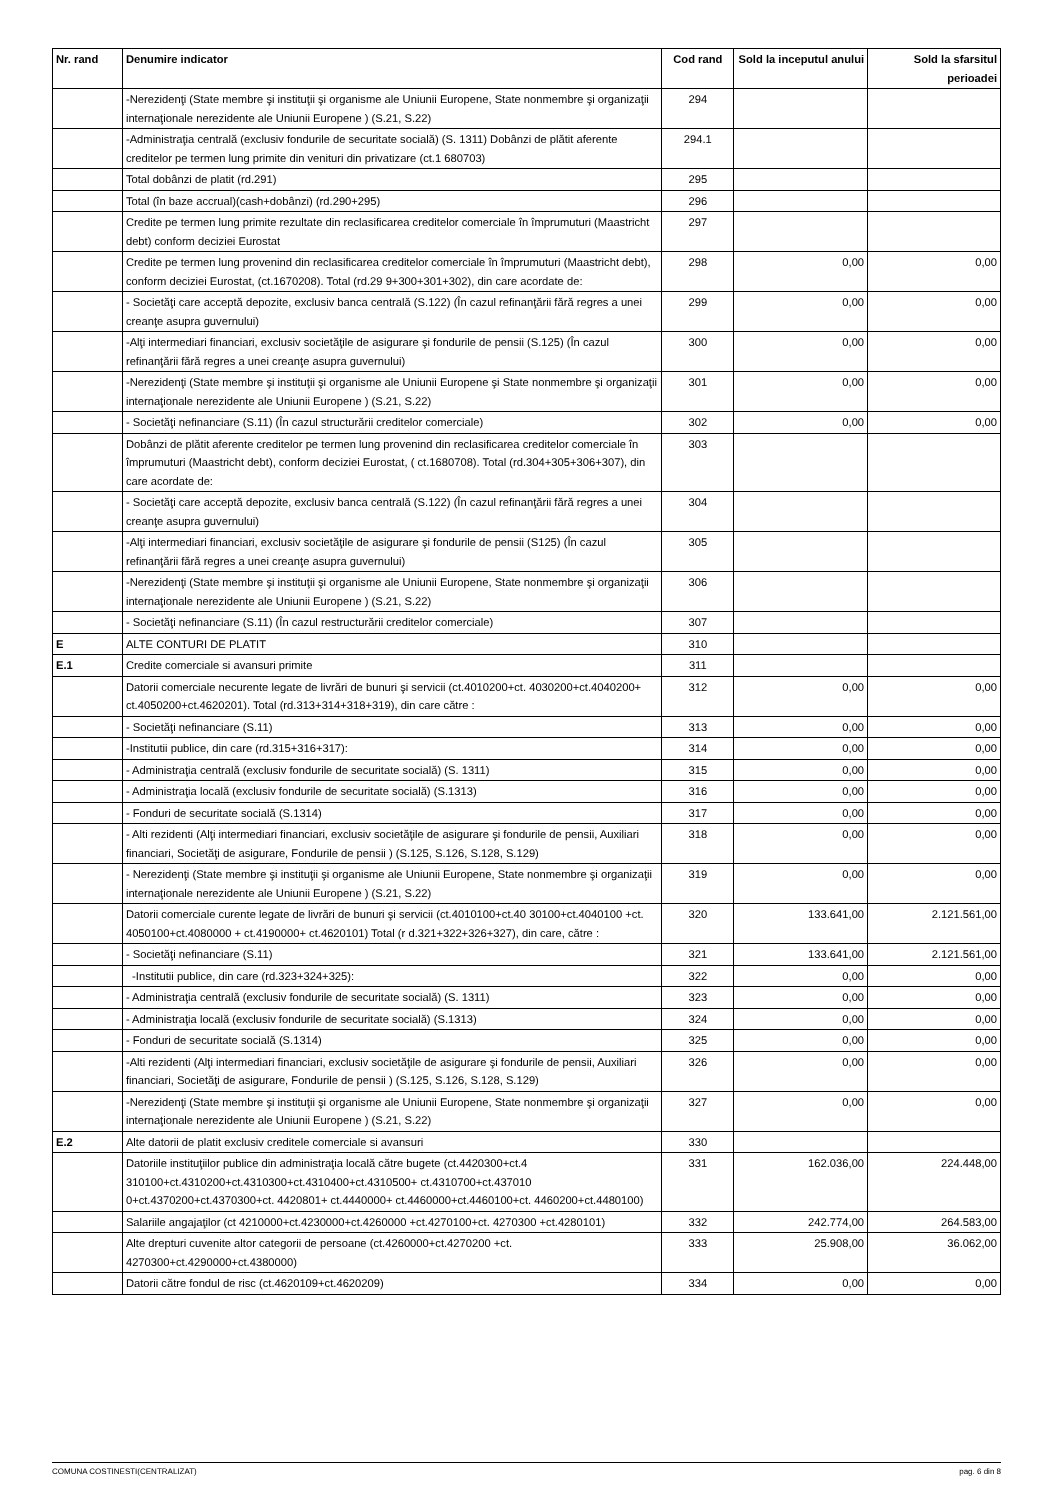| Nr. rand | Denumire indicator | Cod rand | Sold la inceputul anului | Sold la sfarsitul perioadei |
| --- | --- | --- | --- | --- |
| | -Nerezidenţi (State membre şi instituţii şi organisme ale Uniunii Europene, State nonmembre şi organizaţii internaţionale nerezidente ale Uniunii Europene ) (S.21, S.22) | 294 | | |
| | -Administraţia centrală (exclusiv fondurile de securitate socială) (S. 1311) Dobânzi de plătit aferente creditelor pe termen lung primite din venituri din privatizare (ct.1 680703) | 294.1 | | |
| | Total dobânzi de platit (rd.291) | 295 | | |
| | Total (în baze accrual)(cash+dobânzi) (rd.290+295) | 296 | | |
| | Credite pe termen lung primite rezultate din reclasificarea creditelor comerciale în împrumuturi (Maastricht debt) conform deciziei Eurostat | 297 | | |
| | Credite pe termen lung provenind din reclasificarea creditelor comerciale în împrumuturi (Maastricht debt), conform deciziei Eurostat, (ct.1670208). Total (rd.29 9+300+301+302), din care acordate de: | 298 | 0,00 | 0,00 |
| | - Societăţi care acceptă depozite, exclusiv banca centrală (S.122) (În cazul refinanţării fără regres a unei creanţe asupra guvernului) | 299 | 0,00 | 0,00 |
| | -Alţi intermediari financiari, exclusiv societăţile de asigurare şi fondurile de pensii (S.125) (În cazul refinanţării fără regres a unei creanţe asupra guvernului) | 300 | 0,00 | 0,00 |
| | -Nerezidenţi (State membre şi instituţii şi organisme ale Uniunii Europene şi State nonmembre şi organizaţii internaţionale nerezidente ale Uniunii Europene ) (S.21, S.22) | 301 | 0,00 | 0,00 |
| | - Societăţi nefinanciare (S.11) (În cazul structurării creditelor comerciale) | 302 | 0,00 | 0,00 |
| | Dobânzi de plătit aferente creditelor pe termen lung provenind din reclasificarea creditelor comerciale în împrumuturi (Maastricht debt), conform deciziei Eurostat, ( ct.1680708). Total (rd.304+305+306+307), din care acordate de: | 303 | | |
| | - Societăţi care acceptă depozite, exclusiv banca centrală (S.122) (În cazul refinanţării fără regres a unei creanţe asupra guvernului) | 304 | | |
| | -Alţi intermediari financiari, exclusiv societăţile de asigurare şi fondurile de pensii (S125) (În cazul refinanţării fără regres a unei creanţe asupra guvernului) | 305 | | |
| | -Nerezidenţi (State membre şi instituţii şi organisme ale Uniunii Europene, State nonmembre şi organizaţii internaţionale nerezidente ale Uniunii Europene ) (S.21, S.22) | 306 | | |
| | - Societăţi nefinanciare (S.11) (În cazul restructurării creditelor comerciale) | 307 | | |
| E | ALTE CONTURI DE PLATIT | 310 | | |
| E.1 | Credite comerciale si avansuri primite | 311 | | |
| | Datorii comerciale necurente legate de livrări de bunuri şi servicii (ct.4010200+ct. 4030200+ct.4040200+ ct.4050200+ct.4620201). Total (rd.313+314+318+319), din care către : | 312 | 0,00 | 0,00 |
| | - Societăţi nefinanciare (S.11) | 313 | 0,00 | 0,00 |
| | -Institutii publice, din care (rd.315+316+317): | 314 | 0,00 | 0,00 |
| | - Administraţia centrală (exclusiv fondurile de securitate socială) (S. 1311) | 315 | 0,00 | 0,00 |
| | - Administraţia locală (exclusiv fondurile de securitate socială) (S.1313) | 316 | 0,00 | 0,00 |
| | - Fonduri de securitate socială (S.1314) | 317 | 0,00 | 0,00 |
| | - Alti rezidenti (Alţi intermediari financiari, exclusiv societăţile de asigurare şi fondurile de pensii, Auxiliari financiari, Societăţi de asigurare, Fondurile de pensii ) (S.125, S.126, S.128, S.129) | 318 | 0,00 | 0,00 |
| | - Nerezidenţi (State membre şi instituţii şi organisme ale Uniunii Europene, State nonmembre şi organizaţii internaţionale nerezidente ale Uniunii Europene ) (S.21, S.22) | 319 | 0,00 | 0,00 |
| | Datorii comerciale curente legate de livrări de bunuri şi servicii (ct.4010100+ct.40 30100+ct.4040100 +ct. 4050100+ct.4080000 + ct.4190000+ ct.4620101) Total (r d.321+322+326+327), din care, către : | 320 | 133.641,00 | 2.121.561,00 |
| | - Societăţi nefinanciare (S.11) | 321 | 133.641,00 | 2.121.561,00 |
| | -Institutii publice, din care (rd.323+324+325): | 322 | 0,00 | 0,00 |
| | - Administraţia centrală (exclusiv fondurile de securitate socială) (S. 1311) | 323 | 0,00 | 0,00 |
| | - Administraţia locală (exclusiv fondurile de securitate socială) (S.1313) | 324 | 0,00 | 0,00 |
| | - Fonduri de securitate socială (S.1314) | 325 | 0,00 | 0,00 |
| | -Alti rezidenti (Alţi intermediari financiari, exclusiv societăţile de asigurare şi fondurile de pensii, Auxiliari financiari, Societăţi de asigurare, Fondurile de pensii ) (S.125, S.126, S.128, S.129) | 326 | 0,00 | 0,00 |
| | -Nerezidenţi (State membre şi instituţii şi organisme ale Uniunii Europene, State nonmembre şi organizaţii internaţionale nerezidente ale Uniunii Europene ) (S.21, S.22) | 327 | 0,00 | 0,00 |
| E.2 | Alte datorii de platit exclusiv creditele comerciale si avansuri | 330 | | |
| | Datoriile instituţiilor publice din administraţia locală către bugete (ct.4420300+ct.4 310100+ct.4310200+ct.4310300+ct.4310400+ct.4310500+ ct.4310700+ct.437010 0+ct.4370200+ct.4370300+ct. 4420801+ ct.4440000+ ct.4460000+ct.4460100+ct. 4460200+ct.4480100) | 331 | 162.036,00 | 224.448,00 |
| | Salariile angajaţilor (ct 4210000+ct.4230000+ct.4260000 +ct.4270100+ct. 4270300 +ct.4280101) | 332 | 242.774,00 | 264.583,00 |
| | Alte drepturi cuvenite altor categorii de persoane (ct.4260000+ct.4270200 +ct. 4270300+ct.4290000+ct.4380000) | 333 | 25.908,00 | 36.062,00 |
| | Datorii către fondul de risc (ct.4620109+ct.4620209) | 334 | 0,00 | 0,00 |
COMUNA COSTINESTI(CENTRALIZAT) pag. 6 din 8